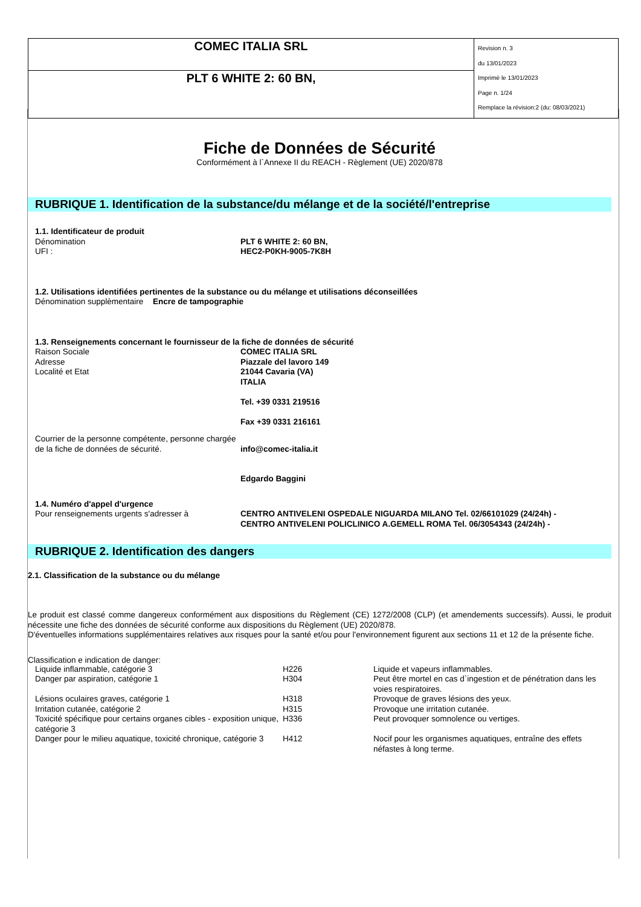| COMEC ITALIA SRL | Revision n. 3 du 13/01/2023 Imprimè le 13/01/2023 Page n. 1/24 Remplace la révision:2 (du: 08/03/2021) |
| PLT 6 WHITE 2: 60 BN, | |
Fiche de Données de Sécurité
Conformément à l`Annexe II du REACH - Règlement (UE) 2020/878
RUBRIQUE 1. Identification de la substance/du mélange et de la société/l'entreprise
1.1. Identificateur de produit
Dénomination PLT 6 WHITE 2: 60 BN,
UFI : HEC2-P0KH-9005-7K8H
1.2. Utilisations identifiées pertinentes de la substance ou du mélange et utilisations déconseillées
Dénomination supplèmentaire
Encre de tampographie
1.3. Renseignements concernant le fournisseur de la fiche de données de sécurité
Raison Sociale
Adresse
Localité et Etat
COMEC ITALIA SRL
Piazzale del lavoro 149
21044 Cavaria (VA)
ITALIA
Tel. +39 0331 219516
Fax +39 0331 216161
Courrier de la personne compétente, personne chargée de la fiche de données de sécurité.
info@comec-italia.it
Edgardo Baggini
1.4. Numéro d'appel d'urgence
Pour renseignements urgents s'adresser à CENTRO ANTIVELENI OSPEDALE NIGUARDA MILANO Tel. 02/66101029 (24/24h) -
CENTRO ANTIVELENI POLICLINICO A.GEMELL ROMA Tel. 06/3054343 (24/24h) -
RUBRIQUE 2. Identification des dangers
2.1. Classification de la substance ou du mélange
Le produit est classé comme dangereux conformément aux dispositions du Règlement (CE) 1272/2008 (CLP) (et amendements successifs). Aussi, le produit nécessite une fiche des données de sécurité conforme aux dispositions du Règlement (UE) 2020/878.
D'éventuelles informations supplémentaires relatives aux risques pour la santé et/ou pour l'environnement figurent aux sections 11 et 12 de la présente fiche.
Classification e indication de danger:
| Liquide inflammable, catégorie 3 | H226 | Liquide et vapeurs inflammables. |
| Danger par aspiration, catégorie 1 | H304 | Peut être mortel en cas d`ingestion et de pénétration dans les voies respiratoires. |
| Lésions oculaires graves, catégorie 1 | H318 | Provoque de graves lésions des yeux. |
| Irritation cutanée, catégorie 2 | H315 | Provoque une irritation cutanée. |
| Toxicité spécifique pour certains organes cibles - exposition unique, catégorie 3 | H336 | Peut provoquer somnolence ou vertiges. |
| Danger pour le milieu aquatique, toxicité chronique, catégorie 3 | H412 | Nocif pour les organismes aquatiques, entraîne des effets néfastes à long terme. |